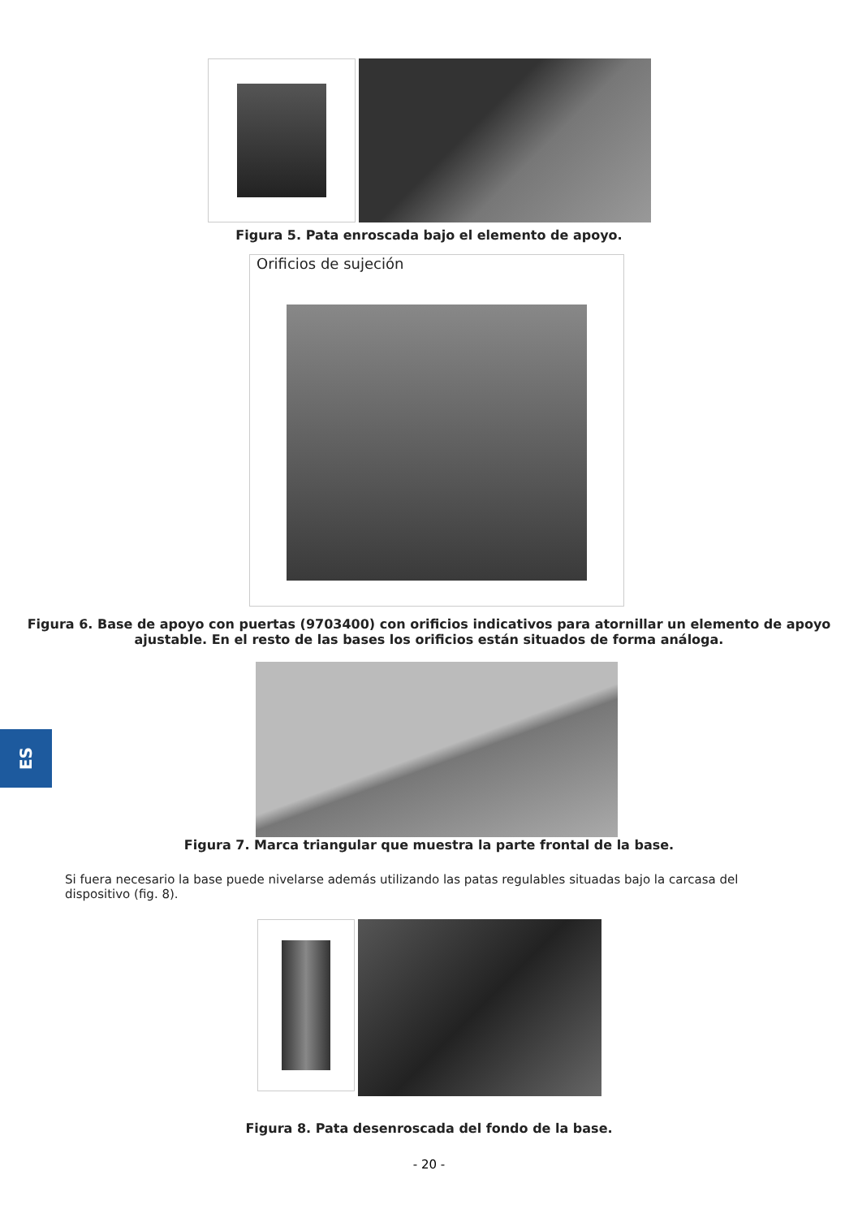ES
Figura 5. Pata enroscada bajo el elemento de apoyo.
Orificios de sujeción
Figura 6. Base de apoyo con puertas (9703400) con orificios indicativos para atornillar un elemento de apoyo
ajustable. En el resto de las bases los orificios están situados de forma análoga.
Figura 7. Marca triangular que muestra la parte frontal de la base.
Si fuera necesario la base puede nivelarse además utilizando las patas regulables situadas bajo la carcasa del dispositivo (fig. 8).
Figura 8. Pata desenroscada del fondo de la base.
- 20 -